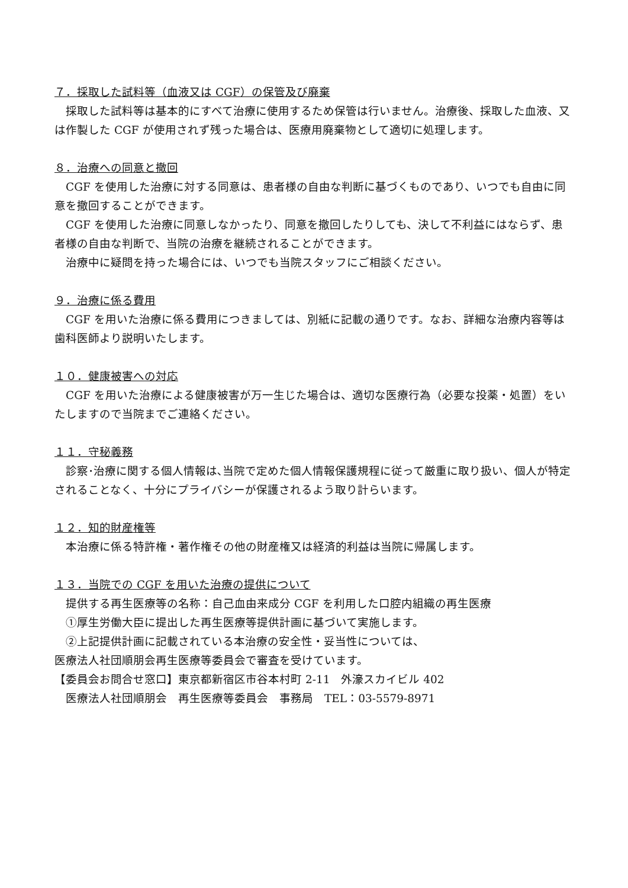７．採取した試料等（血液又は CGF）の保管及び廃棄
　採取した試料等は基本的にすべて治療に使用するため保管は行いません。治療後、採取した血液、又は作製した CGF が使用されず残った場合は、医療用廃棄物として適切に処理します。
８．治療への同意と撤回
　CGF を使用した治療に対する同意は、患者様の自由な判断に基づくものであり、いつでも自由に同意を撤回することができます。
　CGF を使用した治療に同意しなかったり、同意を撤回したりしても、決して不利益にはならず、患者様の自由な判断で、当院の治療を継続されることができます。
　治療中に疑問を持った場合には、いつでも当院スタッフにご相談ください。
９．治療に係る費用
　CGF を用いた治療に係る費用につきましては、別紙に記載の通りです。なお、詳細な治療内容等は歯科医師より説明いたします。
１０．健康被害への対応
　CGF を用いた治療による健康被害が万一生じた場合は、適切な医療行為（必要な投薬・処置）をいたしますので当院までご連絡ください。
１１．守秘義務
　診察･治療に関する個人情報は､当院で定めた個人情報保護規程に従って厳重に取り扱い、個人が特定されることなく、十分にプライバシーが保護されるよう取り計らいます。
１２．知的財産権等
　本治療に係る特許権・著作権その他の財産権又は経済的利益は当院に帰属します。
１３．当院での CGF を用いた治療の提供について
　提供する再生医療等の名称：自己血由来成分 CGF を利用した口腔内組織の再生医療
　①厚生労働大臣に提出した再生医療等提供計画に基づいて実施します。
　②上記提供計画に記載されている本治療の安全性・妥当性については、
医療法人社団順朋会再生医療等委員会で審査を受けています。
【委員会お問合せ窓口】東京都新宿区市谷本村町 2-11　外濠スカイビル 402
　医療法人社団順朋会　再生医療等委員会　事務局　TEL：03-5579-8971